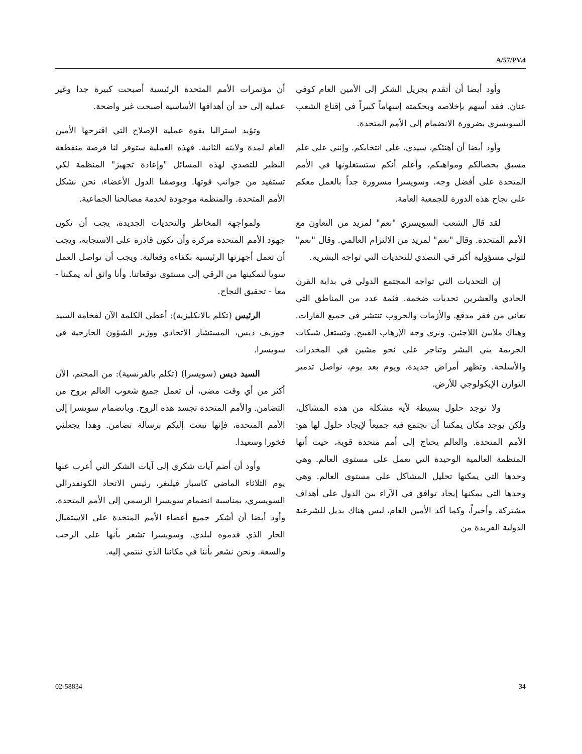A/57/PV.4
أن مؤتمرات الأمم المتحدة الرئيسية أصبحت كبيرة جدا وغير عملية إلى حد أن أهدافها الأساسية أصبحت غير واضحة.
وتؤيد استراليا بقوة عملية الإصلاح التي اقترحها الأمين العام لمدة ولايته الثانية. فهذه العملية ستوفر لنا فرصة منقطعة النظير للتصدي لهذه المسائل "وإعادة تجهيز" المنظمة لكي تستفيد من جوانب قوتها. وبوصفنا الدول الأعضاء، نحن نشكل الأمم المتحدة. والمنظمة موجودة لخدمة مصالحنا الجماعية.
ولمواجهة المخاطر والتحديات الجديدة، يجب أن تكون جهود الأمم المتحدة مركزة وأن تكون قادرة على الاستجابة، ويجب أن تعمل أجهزتها الرئيسية بكفاءة وفعالية. ويجب أن نواصل العمل سويا لتمكينها من الرقي إلى مستوى توقعاتنا. وأنا واثق أنه يمكننا - معا - تحقيق النجاح.
الرئيس (تكلم بالانكليزية): أعطي الكلمة الآن لفخامة السيد جوزيف ديس، المستشار الاتحادي ووزير الشؤون الخارجية في سويسرا.
السيد ديس (سويسرا) (تكلم بالفرنسية): من المحتم، الآن أكثر من أي وقت مضى، أن تعمل جميع شعوب العالم بروح من التضامن. والأمم المتحدة تجسد هذه الروح. وبانضمام سويسرا إلى الأمم المتحدة، فإنها تبعث إليكم برسالة تضامن. وهذا يجعلني فخورا وسعيدا.
وأود أن أضم آيات شكري إلى آيات الشكر التي أعرب عنها يوم الثلاثاء الماضي كاسبار فيليغر، رئيس الاتحاد الكونفدرالي السويسري، بمناسبة انضمام سويسرا الرسمي إلى الأمم المتحدة. وأود أيضا أن أشكر جميع أعضاء الأمم المتحدة على الاستقبال الحار الذي قدموه لبلدي. وسويسرا تشعر بأنها على الرحب والسعة. ونحن نشعر بأننا في مكاننا الذي ننتمي إليه.
وأود أيضا أن أتقدم بجزيل الشكر إلى الأمين العام كوفي عنان. فقد أسهم بإخلاصه وبحكمته إسهاماً كبيراً في إقناع الشعب السويسري بضرورة الانضمام إلى الأمم المتحدة.
وأود أيضا أن أهنئكم، سيدي، على انتخابكم. وإنني على علم مسبق بخصالكم ومواهبكم، وأعلم أنكم ستستغلونها في الأمم المتحدة على أفضل وجه. وسويسرا مسرورة جداً بالعمل معكم على نجاح هذه الدورة للجمعية العامة.
لقد قال الشعب السويسري "نعم" لمزيد من التعاون مع الأمم المتحدة. وقال "نعم" لمزيد من الالتزام العالمي. وقال "نعم" لتولي مسؤولية أكبر في التصدي للتحديات التي تواجه البشرية.
إن التحديات التي تواجه المجتمع الدولي في بداية القرن الحادي والعشرين تحديات ضخمة. فثمة عدد من المناطق التي تعاني من فقر مدقع. والأزمات والحروب تنتشر في جميع القارات. وهناك ملايين اللاجئين. ونرى وجه الإرهاب القبيح. وتستغل شبكات الجريمة بني البشر وتتاجر على نحو مشين في المخدرات والأسلحة. وتظهر أمراض جديدة، ويوم بعد يوم، نواصل تدمير التوازن الإيكولوجي للأرض.
ولا توجد حلول بسيطة لأية مشكلة من هذه المشاكل، ولكن يوجد مكان يمكننا أن نجتمع فيه جميعاً لإيجاد حلول لها هو: الأمم المتحدة. والعالم يحتاج إلى أمم متحدة قوية، حيث أنها المنظمة العالمية الوحيدة التي تعمل على مستوى العالم. وهي وحدها التي يمكنها تحليل المشاكل على مستوى العالم. وهي وحدها التي يمكنها إيجاد توافق في الآراء بين الدول على أهداف مشتركة. وأخيراً، وكما أكد الأمين العام، ليس هناك بديل للشرعية الدولية الفريدة من
02-58834 34